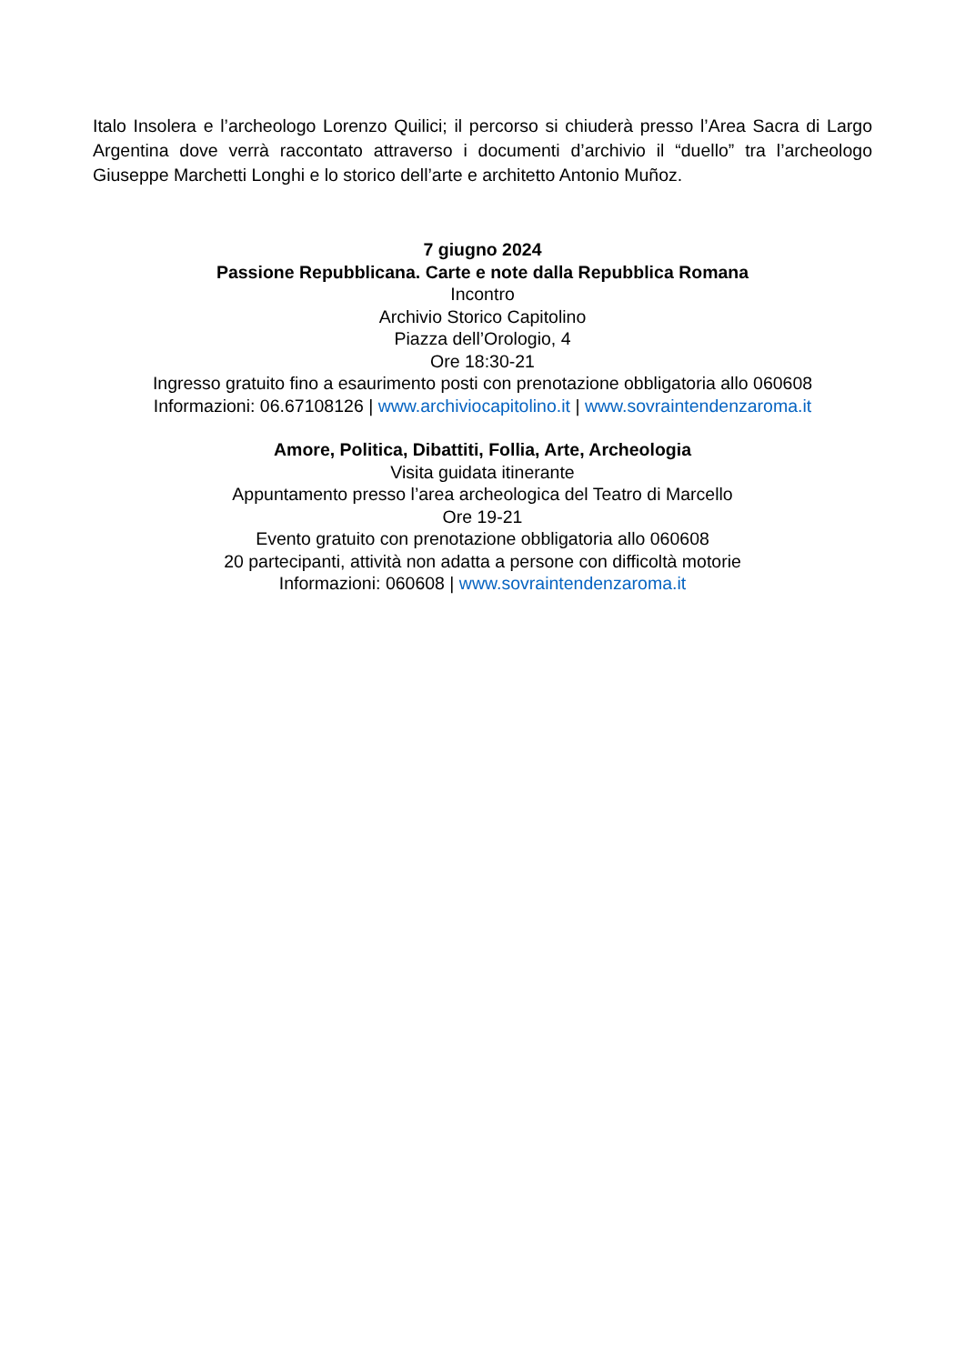Italo Insolera e l’archeologo Lorenzo Quilici; il percorso si chiuderà presso l’Area Sacra di Largo Argentina dove verrà raccontato attraverso i documenti d’archivio il “duello” tra l’archeologo Giuseppe Marchetti Longhi e lo storico dell’arte e architetto Antonio Muñoz.
7 giugno 2024
Passione Repubblicana. Carte e note dalla Repubblica Romana
Incontro
Archivio Storico Capitolino
Piazza dell’Orologio, 4
Ore 18:30-21
Ingresso gratuito fino a esaurimento posti con prenotazione obbligatoria allo 060608
Informazioni: 06.67108126 | www.archiviocapitolino.it | www.sovraintendenzaroma.it
Amore, Politica, Dibattiti, Follia, Arte, Archeologia
Visita guidata itinerante
Appuntamento presso l’area archeologica del Teatro di Marcello
Ore 19-21
Evento gratuito con prenotazione obbligatoria allo 060608
20 partecipanti, attività non adatta a persone con difficoltà motorie
Informazioni: 060608 | www.sovraintendenzaroma.it